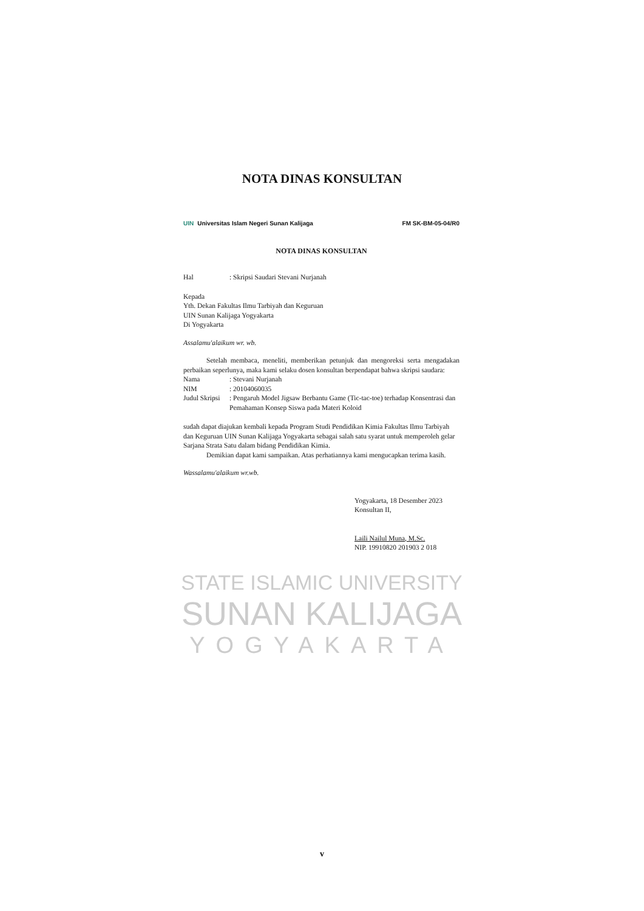NOTA DINAS KONSULTAN
STATE ISLAMIC UNIVERSITY
SUNAN KALIJAGA
YOGYAKARTA
UIN Universitas Islam Negeri Sunan Kalijaga
FM SK-BM-05-04/R0
NOTA DINAS KONSULTAN
Hal: Skripsi Saudari Stevani Nurjanah
Kepada
Yth. Dekan Fakultas Ilmu Tarbiyah dan Keguruan
UIN Sunan Kalijaga Yogyakarta
Di Yogyakarta
Assalamu'alaikum wr. wb.
Setelah membaca, meneliti, memberikan petunjuk dan mengoreksi serta mengadakan perbaikan seperlunya, maka kami selaku dosen konsultan berpendapat bahwa skripsi saudara:
Nama: Stevani Nurjanah
NIM: 20104060035
Judul Skripsi: Pengaruh Model Jigsaw Berbantu Game (Tic-tac-toe) terhadap Konsentrasi dan Pemahaman Konsep Siswa pada Materi Koloid
sudah dapat diajukan kembali kepada Program Studi Pendidikan Kimia Fakultas Ilmu Tarbiyah dan Keguruan UIN Sunan Kalijaga Yogyakarta sebagai salah satu syarat untuk memperoleh gelar Sarjana Strata Satu dalam bidang Pendidikan Kimia.
Demikian dapat kami sampaikan. Atas perhatiannya kami mengucapkan terima kasih.
Wassalamu'alaikum wr.wb.
Yogyakarta, 18 Desember 2023
Konsultan II,
Laili Nailul Muna, M.Sc.
NIP. 19910820 201903 2 018
v